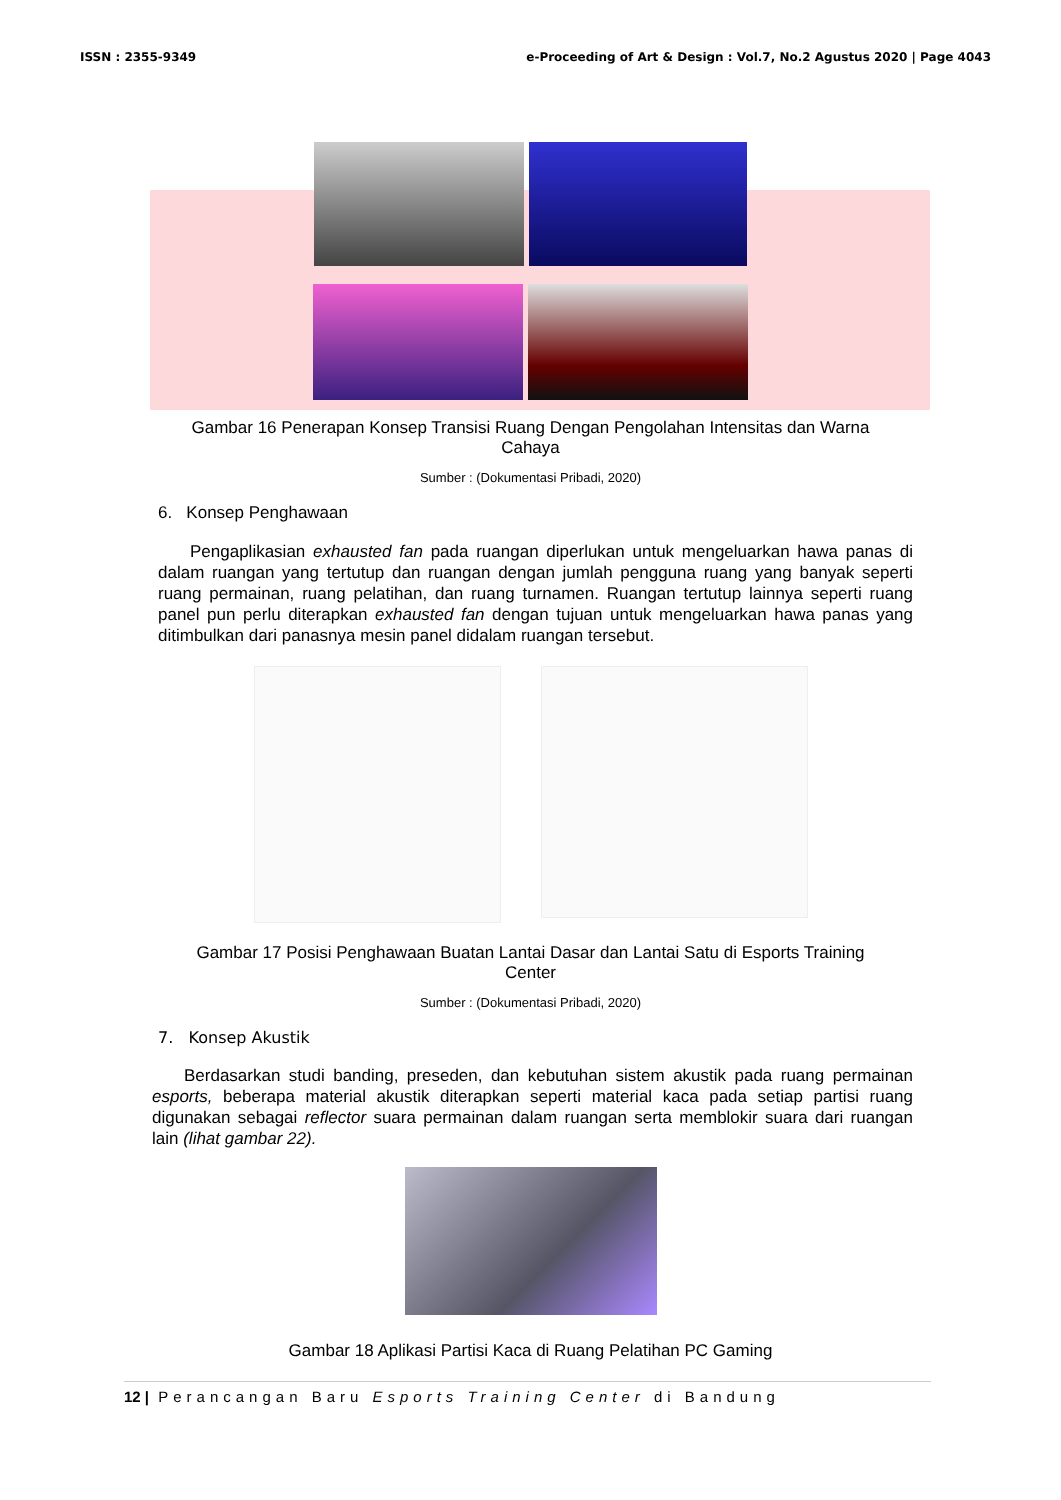ISSN : 2355-9349 e-Proceeding of Art & Design : Vol.7, No.2 Agustus 2020 | Page 4043
Gambar 16 Penerapan Konsep Transisi Ruang Dengan Pengolahan Intensitas dan Warna Cahaya
Sumber : (Dokumentasi Pribadi, 2020)
6. Konsep Penghawaan
Pengaplikasian exhausted fan pada ruangan diperlukan untuk mengeluarkan hawa panas di dalam ruangan yang tertutup dan ruangan dengan jumlah pengguna ruang yang banyak seperti ruang permainan, ruang pelatihan, dan ruang turnamen. Ruangan tertutup lainnya seperti ruang panel pun perlu diterapkan exhausted fan dengan tujuan untuk mengeluarkan hawa panas yang ditimbulkan dari panasnya mesin panel didalam ruangan tersebut.
Gambar 17 Posisi Penghawaan Buatan Lantai Dasar dan Lantai Satu di Esports Training Center
Sumber : (Dokumentasi Pribadi, 2020)
7. Konsep Akustik
Berdasarkan studi banding, preseden, dan kebutuhan sistem akustik pada ruang permainan esports, beberapa material akustik diterapkan seperti material kaca pada setiap partisi ruang digunakan sebagai reflector suara permainan dalam ruangan serta memblokir suara dari ruangan lain (lihat gambar 22).
Gambar 18 Aplikasi Partisi Kaca di Ruang Pelatihan PC Gaming
12 | Perancangan Baru Esports Training Center di Bandung